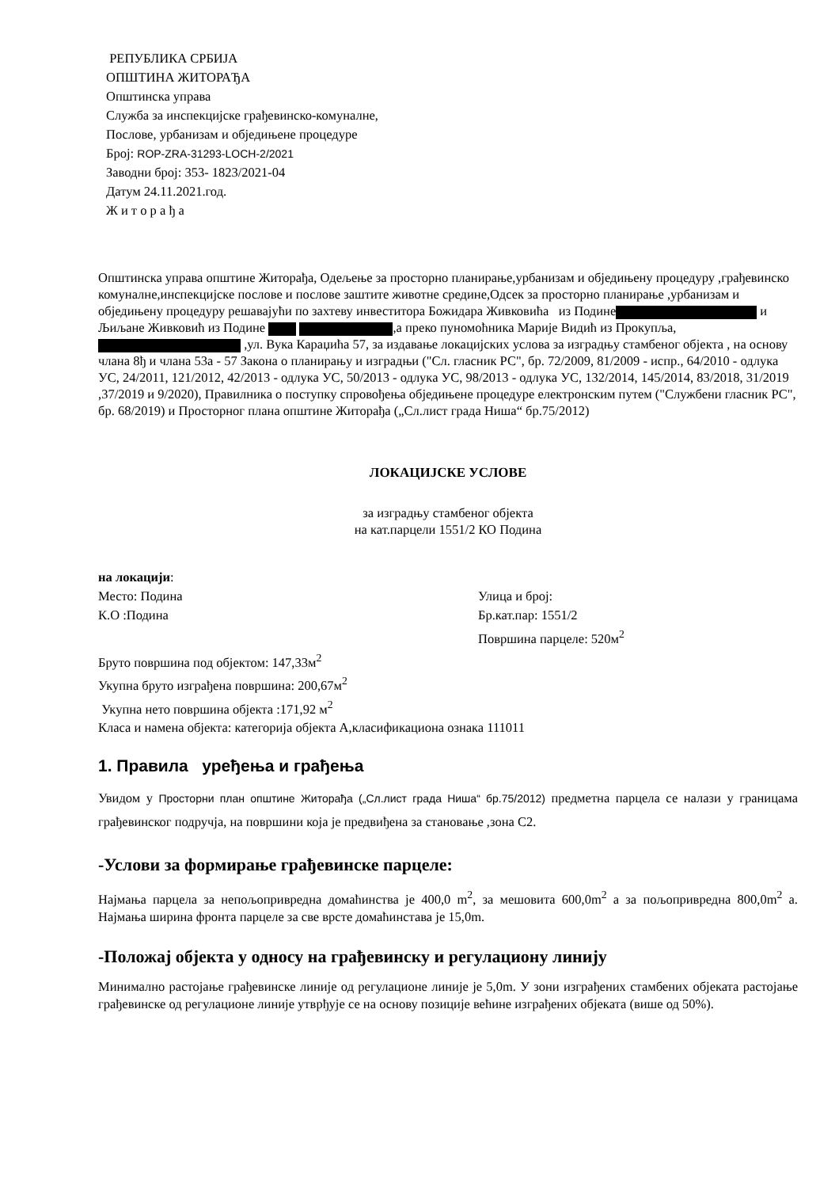РЕПУБЛИКА СРБИЈА
ОПШТИНА ЖИТОРАЂА
Општинска управа
Служба за инспекцијске грађевинско-комуналне,
Послове, урбанизам и обједињене процедуре
Број: ROP-ZRA-31293-LOCH-2/2021
Заводни број: 353- 1823/2021-04
Датум 24.11.2021.год.
Ж и т о р а ђ а
Општинска управа општине Житорађа, Одељење за просторно планирање,урбанизам и обједињену процедуру ,грађевинско комуналне,инспекцијске послове и послове заштите животне средине,Одсек за просторно планирање ,урбанизам и обједињену процедуру решавајући по захтеву инвеститора Божидара Живковића из Подине и Љиљане Живковић из Подине ,а преко пуномоћника Марије Видић из Прокупља, ,ул. Вука Караџића 57, за издавање локацијских услова за изградњу стамбеног објекта , на основу члана 8ђ и члана 53а - 57 Закона о планирању и изградњи ("Сл. гласник РС", бр. 72/2009, 81/2009 - испр., 64/2010 - одлука УС, 24/2011, 121/2012, 42/2013 - одлука УС, 50/2013 - одлука УС, 98/2013 - одлука УС, 132/2014, 145/2014, 83/2018, 31/2019 ,37/2019 и 9/2020), Правилника о поступку спровођења обједињене процедуре електронским путем ("Службени гласник РС", бр. 68/2019) и Просторног плана општине Житорађа („Сл.лист града Ниша“ бр.75/2012)
ЛОКАЦИЈСКЕ УСЛОВЕ
за изградњу стамбеног објекта
на кат.парцели 1551/2 КО Подина
на локацији:
Место: Подина Улица и број:
К.О :Подина Бр.кат.пар: 1551/2
Површина парцеле: 520м<sup>2</sup>
Бруто површина под објектом: 147,33м<sup>2</sup>
Укупна бруто изграђена површина: 200,67м<sup>2</sup>
Укупна нето површина објекта :171,92 м<sup>2</sup>
Класа и намена објекта: категорија објекта А,класификациона ознака 111011
1. Правила уређења и грађења
Увидом у Просторни план општине Житорађа („Сл.лист града Ниша“ бр.75/2012) предметна парцела се налази у границама грађевинског подручја, на површини која је предвиђена за становање ,зона С2.
-Услови за формирање грађевинске парцеле:
Најмања парцела за непољопривредна домаћинства је 400,0 m<sup>2</sup>, за мешовита 600,0m<sup>2</sup> а за пољопривредна 800,0m<sup>2</sup> а. Најмања ширина фронта парцеле за све врсте домаћинстава је 15,0m.
-Положај објекта у односу на грађевинску и регулациону линију
Минимално растојање грађевинске линије од регулационе линије је 5,0m. У зони изграђених стамбених објеката растојање грађевинске од регулационе линије утврђује се на основу позиције већине изграђених објеката (више од 50%).